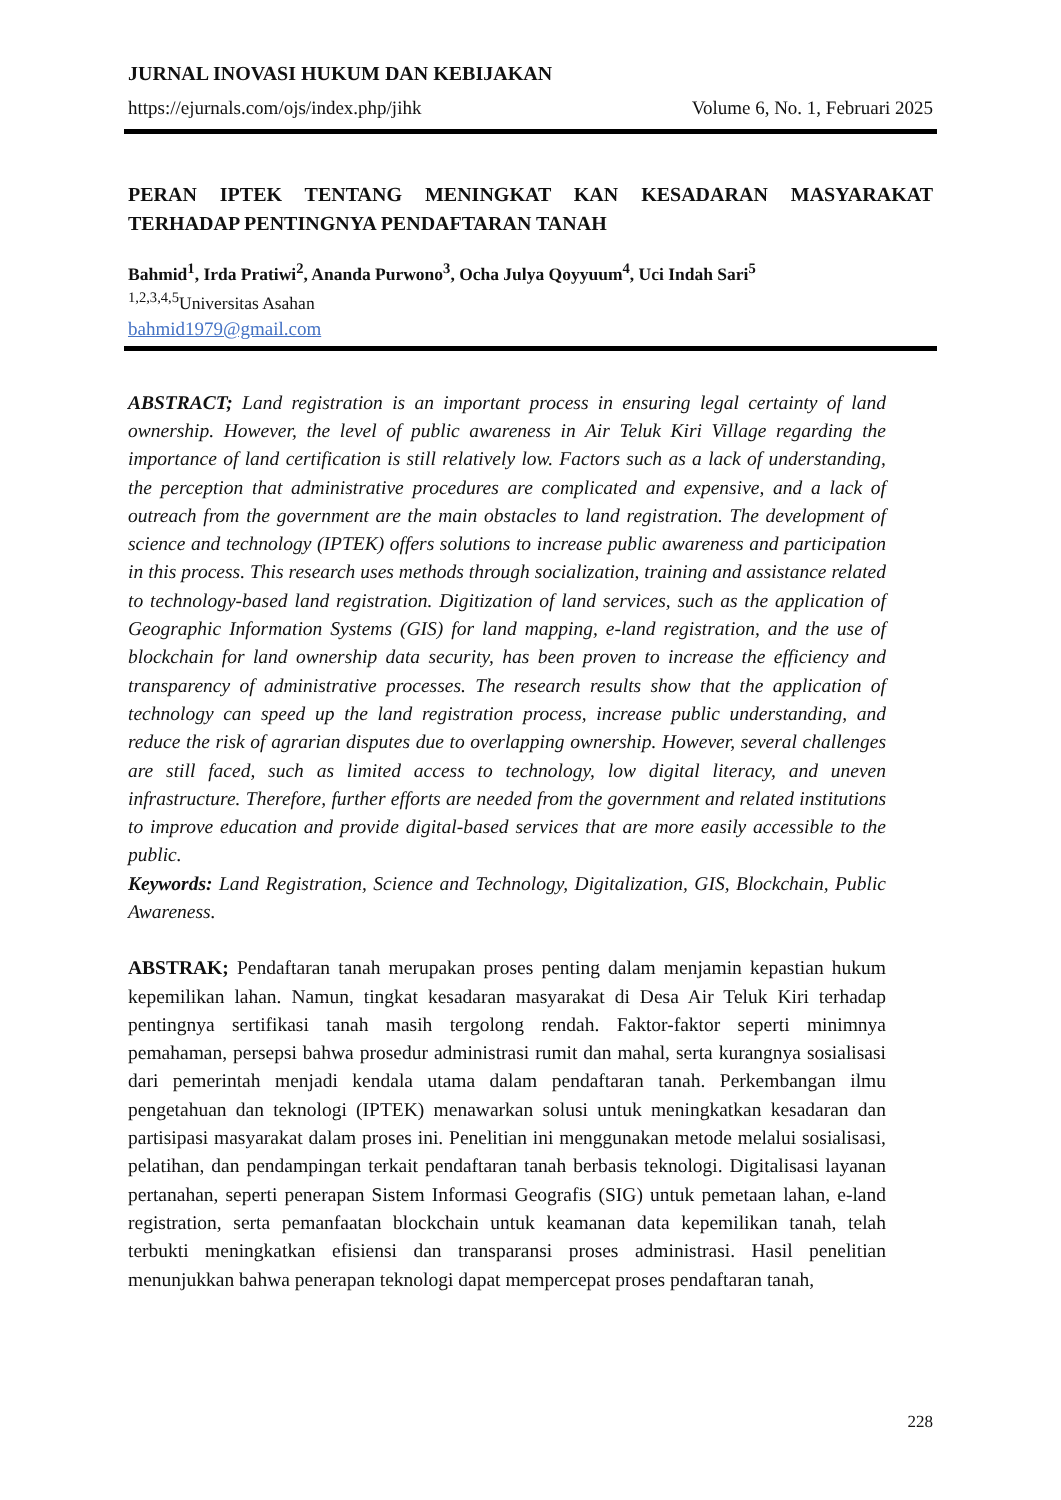JURNAL INOVASI HUKUM DAN KEBIJAKAN
https://ejurnals.com/ojs/index.php/jihk Volume 6, No. 1, Februari 2025
PERAN IPTEK TENTANG MENINGKAT KAN KESADARAN MASYARAKAT TERHADAP PENTINGNYA PENDAFTARAN TANAH
Bahmid<sup>1</sup>, Irda Pratiwi<sup>2</sup>, Ananda Purwono<sup>3</sup>, Ocha Julya Qoyyuum<sup>4</sup>, Uci Indah Sari<sup>5</sup>
<sup>1,2,3,4,5</sup>Universitas Asahan
bahmid1979@gmail.com
ABSTRACT; Land registration is an important process in ensuring legal certainty of land ownership. However, the level of public awareness in Air Teluk Kiri Village regarding the importance of land certification is still relatively low. Factors such as a lack of understanding, the perception that administrative procedures are complicated and expensive, and a lack of outreach from the government are the main obstacles to land registration. The development of science and technology (IPTEK) offers solutions to increase public awareness and participation in this process. This research uses methods through socialization, training and assistance related to technology-based land registration. Digitization of land services, such as the application of Geographic Information Systems (GIS) for land mapping, e-land registration, and the use of blockchain for land ownership data security, has been proven to increase the efficiency and transparency of administrative processes. The research results show that the application of technology can speed up the land registration process, increase public understanding, and reduce the risk of agrarian disputes due to overlapping ownership. However, several challenges are still faced, such as limited access to technology, low digital literacy, and uneven infrastructure. Therefore, further efforts are needed from the government and related institutions to improve education and provide digital-based services that are more easily accessible to the public.
Keywords: Land Registration, Science and Technology, Digitalization, GIS, Blockchain, Public Awareness.
ABSTRAK; Pendaftaran tanah merupakan proses penting dalam menjamin kepastian hukum kepemilikan lahan. Namun, tingkat kesadaran masyarakat di Desa Air Teluk Kiri terhadap pentingnya sertifikasi tanah masih tergolong rendah. Faktor-faktor seperti minimnya pemahaman, persepsi bahwa prosedur administrasi rumit dan mahal, serta kurangnya sosialisasi dari pemerintah menjadi kendala utama dalam pendaftaran tanah. Perkembangan ilmu pengetahuan dan teknologi (IPTEK) menawarkan solusi untuk meningkatkan kesadaran dan partisipasi masyarakat dalam proses ini. Penelitian ini menggunakan metode melalui sosialisasi, pelatihan, dan pendampingan terkait pendaftaran tanah berbasis teknologi. Digitalisasi layanan pertanahan, seperti penerapan Sistem Informasi Geografis (SIG) untuk pemetaan lahan, e-land registration, serta pemanfaatan blockchain untuk keamanan data kepemilikan tanah, telah terbukti meningkatkan efisiensi dan transparansi proses administrasi. Hasil penelitian menunjukkan bahwa penerapan teknologi dapat mempercepat proses pendaftaran tanah,
228